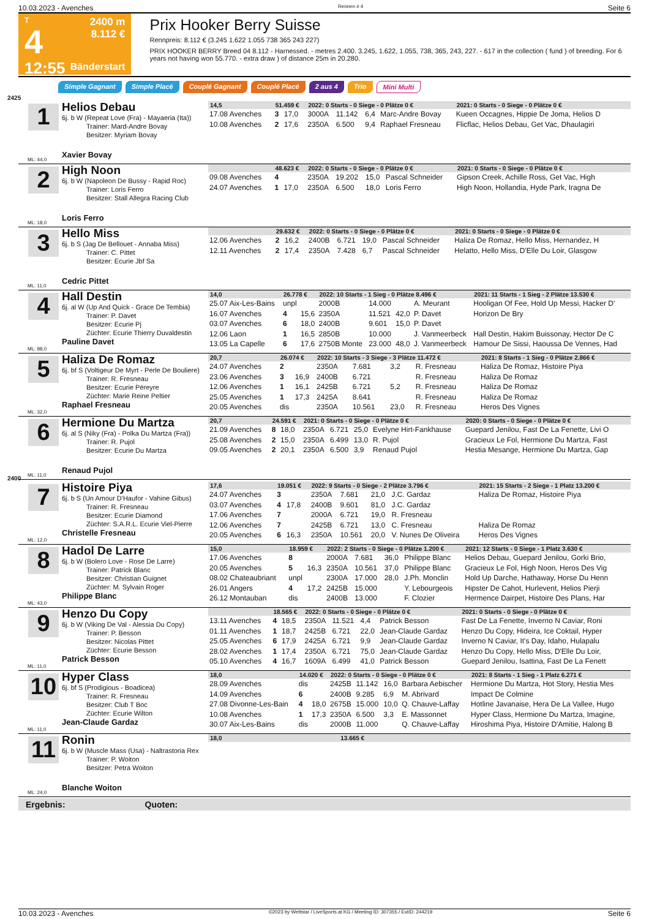10.03.2023 - Avenches Rennen # 4 Seite 6
T
4
12:55
2400 m
8.112 €
Bänderstart
Prix Hooker Berry Suisse
Rennpreis: 8.112 € (3.245 1.622 1.055 738 365 243 227)
PRIX HOOKER BERRY Breed 04 8.112 - Harnessed. - metres 2.400. 3.245, 1.622, 1.055, 738, 365, 243, 227. - 617 in the collection ( fund ) of breeding. For 6 years not having won 55.770. - extra draw ) of distance 25m in 20.280.
Simple Gagnant Simple Placé Couplé Gagnant Couplé Placé 2 aus 4 Trio Mini Multi
2425
1
Helios Debau
6j. b W (Repeat Love (Fra) - Mayaeria (Ita))
Trainer: Mard-Andre Bovay
Besitzer: Myriam Bovay
Xavier Bovay
ML: 44,0
| 14,5 | 51.459 € | | 2022: 0 Starts - 0 Siege - 0 Plätze 0 € | | | | 2021: 0 Starts - 0 Siege - 0 Plätze 0 € |
| --- | --- | --- | --- | --- | --- | --- | --- |
| 17.08 Avenches | 3 | 17,0 | 3000A | 11.142 | 6,4 | Marc-Andre Bovay | Kueen Occagnes, Hippie De Joma, Helios D |
| 10.08 Avenches | 2 | 17,6 | 2350A | 6.500 | 9,4 | Raphael Fresneau | Flicflac, Helios Debau, Get Vac, Dhaulagiri |
2
High Noon
6j. b W (Napoleon De Bussy - Rapid Roc)
Trainer: Loris Ferro
Besitzer: Stall Allegra Racing Club
Loris Ferro
ML: 18,0
| | 48.623 € | | 2022: 0 Starts - 0 Siege - 0 Plätze 0 € | | | | 2021: 0 Starts - 0 Siege - 0 Plätze 0 € |
| --- | --- | --- | --- | --- | --- | --- | --- |
| 09.08 Avenches | 4 | | 2350A | 19.202 | 15,0 | Pascal Schneider | Gipson Creek, Achille Ross, Get Vac, High |
| 24.07 Avenches | 1 | 17,0 | 2350A | 6.500 | 18,0 | Loris Ferro | High Noon, Hollandia, Hyde Park, Iragna De |
3
Hello Miss
6j. b S (Jag De Bellouet - Annaba Miss)
Trainer: C. Pittet
Besitzer: Ecurie Jbf Sa
Cedric Pittet
ML: 11,0
| | 29.632 € | | 2022: 0 Starts - 0 Siege - 0 Plätze 0 € | | | | 2021: 0 Starts - 0 Siege - 0 Plätze 0 € |
| --- | --- | --- | --- | --- | --- | --- | --- |
| 12.06 Avenches | 2 | 16,2 | 2400B | 6.721 | 19,0 | Pascal Schneider | Haliza De Romaz, Hello Miss, Hernandez, H |
| 12.11 Avenches | 2 | 17,4 | 2350A | 7.428 | 6,7 | Pascal Schneider | Helatto, Hello Miss, D'Elle Du Loir, Glasgow |
4
Hall Destin
6j. al W (Up And Quick - Grace De Tembia)
Trainer: P. Davet
Besitzer: Ecurie Pj
Züchter: Ecurie Thierry Duvaldestin
Pauline Davet
ML: 88,0
| 14,0 | 26.778 € | | 2022: 10 Starts - 1 Sieg - 0 Plätze 8.496 € | | | | 2021: 11 Starts - 1 Sieg - 2 Plätze 13.530 € |
| --- | --- | --- | --- | --- | --- | --- | --- |
| 25.07 Aix-Les-Bains | unpl | | 2000B | 14.000 | | A. Meurant | Hooligan Of Fee, Hold Up Messi, Hacker D' |
| 16.07 Avenches | 4 | 15,6 | 2350A | 11.521 | 42,0 | P. Davet | Horizon De Bry |
| 03.07 Avenches | 6 | 18,0 | 2400B | 9.601 | 15,0 | P. Davet | |
| 12.06 Laon | 1 | 16,5 | 2850B | 10.000 | | J. Vanmeerbeck | Hall Destin, Hakim Buissonay, Hector De C |
| 13.05 La Capelle | 6 | 17,6 | 2750B Monte | 23.000 | 48,0 | J. Vanmeerbeck | Hamour De Sissi, Haoussa De Vennes, Had |
5
Haliza De Romaz
6j. bf S (Voltigeur De Myrt - Perle De Bouliere)
Trainer: R. Fresneau
Besitzer: Ecurie Péreyre
Züchter: Marie Reine Peltier
Raphael Fresneau
ML: 32,0
| 20,7 | 26.074 € | | 2022: 10 Starts - 3 Siege - 3 Plätze 11.472 € | | | | 2021: 8 Starts - 1 Sieg - 0 Plätze 2.866 € |
| --- | --- | --- | --- | --- | --- | --- | --- |
| 24.07 Avenches | 2 | | 2350A | 7.681 | 3,2 | R. Fresneau | Haliza De Romaz, Histoire Piya |
| 23.06 Avenches | 3 | 16,9 | 2400B | 6.721 | | R. Fresneau | Haliza De Romaz |
| 12.06 Avenches | 1 | 16,1 | 2425B | 6.721 | 5,2 | R. Fresneau | Haliza De Romaz |
| 25.05 Avenches | 1 | 17,3 | 2425A | 8.641 | | R. Fresneau | Haliza De Romaz |
| 20.05 Avenches | dis | | 2350A | 10.561 | 23,0 | R. Fresneau | Heros Des Vignes |
6
Hermione Du Martza
6j. al S (Niky (Fra) - Polka Du Martza (Fra))
Trainer: R. Pujol
Besitzer: Ecurie Du Martza
Renaud Pujol
ML: 11,0
| 20,7 | 24.591 € | | 2021: 0 Starts - 0 Siege - 0 Plätze 0 € | | | | 2020: 0 Starts - 0 Siege - 0 Plätze 0 € |
| --- | --- | --- | --- | --- | --- | --- | --- |
| 21.09 Avenches | 8 | 18,0 | 2350A | 6.721 | 25,0 | Evelyne Hirt-Fankhause | Guepard Jenilou, Fast De La Fenette, Livi O |
| 25.08 Avenches | 2 | 15,0 | 2350A | 6.499 | 13,0 | R. Pujol | Gracieux Le Fol, Hermione Du Martza, Fast |
| 09.05 Avenches | 2 | 20,1 | 2350A | 6.500 | 3,9 | Renaud Pujol | Hestia Mesange, Hermione Du Martza, Gap |
2400
7
Histoire Piya
6j. b S (Un Amour D'Haufor - Vahine Gibus)
Trainer: R. Fresneau
Besitzer: Ecurie Diamond
Züchter: S.A.R.L. Ecurie Viel-Pierre
Christelle Fresneau
ML: 12,0
| 17,6 | 19.051 € | | 2022: 9 Starts - 0 Siege - 2 Plätze 3.796 € | | | | 2021: 15 Starts - 2 Siege - 1 Platz 13.200 € |
| --- | --- | --- | --- | --- | --- | --- | --- |
| 24.07 Avenches | 3 | | 2350A | 7.681 | 21,0 | J.C. Gardaz | Haliza De Romaz, Histoire Piya |
| 03.07 Avenches | 4 | 17,8 | 2400B | 9.601 | 81,0 | J.C. Gardaz | |
| 17.06 Avenches | 7 | | 2000A | 6.721 | 19,0 | R. Fresneau | |
| 12.06 Avenches | 7 | | 2425B | 6.721 | 13,0 | C. Fresneau | Haliza De Romaz |
| 20.05 Avenches | 6 | 16,3 | 2350A | 10.561 | 20,0 | V. Nunes De Oliveira | Heros Des Vignes |
8
Hadol De Larre
6j. b W (Bolero Love - Rose De Larre)
Trainer: Patrick Blanc
Besitzer: Christian Guignet
Züchter: M. Sylvain Roger
Philippe Blanc
ML: 43,0
| 15,0 | 18.959 € | | 2022: 2 Starts - 0 Siege - 0 Plätze 1.200 € | | | | 2021: 12 Starts - 0 Siege - 1 Platz 3.630 € |
| --- | --- | --- | --- | --- | --- | --- | --- |
| 17.06 Avenches | 8 | | 2000A | 7.681 | 36,0 | Philippe Blanc | Helios Debau, Guepard Jenilou, Gorki Brio, |
| 20.05 Avenches | 5 | 16,3 | 2350A | 10.561 | 37,0 | Philippe Blanc | Gracieux Le Fol, High Noon, Heros Des Vig |
| 08.02 Chateaubriant | unpl | | 2300A | 17.000 | 28,0 | J.Ph. Monclin | Hold Up Darche, Hathaway, Horse Du Henn |
| 26.01 Angers | 4 | 17,2 | 2425B | 15.000 | | Y. Lebourgeois | Hipster De Cahot, Hurlevent, Helios Pierji |
| 26.12 Montauban | dis | | 2400B | 13.000 | | F. Clozier | Hermence Dairpet, Histoire Des Plans, Har |
9
Henzo Du Copy
6j. b W (Viking De Val - Alessia Du Copy)
Trainer: P. Besson
Besitzer: Nicolas Pittet
Züchter: Ecurie Besson
Patrick Besson
ML: 11,0
| | 18.565 € | | 2022: 0 Starts - 0 Siege - 0 Plätze 0 € | | | | 2021: 0 Starts - 0 Siege - 0 Plätze 0 € |
| --- | --- | --- | --- | --- | --- | --- | --- |
| 13.11 Avenches | 4 | 18,5 | 2350A | 11.521 | 4,4 | Patrick Besson | Fast De La Fenette, Inverno N Caviar, Roni |
| 01.11 Avenches | 1 | 18,7 | 2425B | 6.721 | 22,0 | Jean-Claude Gardaz | Henzo Du Copy, Hideira, Ice Coktail, Hyper |
| 25.05 Avenches | 6 | 17,9 | 2425A | 6.721 | 9,9 | Jean-Claude Gardaz | Inverno N Caviar, It's Day, Idaho, Hulapalu |
| 28.02 Avenches | 1 | 17,4 | 2350A | 6.721 | 75,0 | Jean-Claude Gardaz | Henzo Du Copy, Hello Miss, D'Elle Du Loir, |
| 05.10 Avenches | 4 | 16,7 | 1609A | 6.499 | 41,0 | Patrick Besson | Guepard Jenilou, Isattina, Fast De La Fenett |
10
Hyper Class
6j. bf S (Prodigious - Boadicea)
Trainer: R. Fresneau
Besitzer: Club T Boc
Züchter: Ecurie Wilton
Jean-Claude Gardaz
ML: 11,0
| 18,0 | 14.020 € | | 2022: 0 Starts - 0 Siege - 0 Plätze 0 € | | | | 2021: 8 Starts - 1 Sieg - 1 Platz 6.271 € |
| --- | --- | --- | --- | --- | --- | --- | --- |
| 28.09 Avenches | dis | | 2425B | 11.142 | 16,0 | Barbara Aebischer | Hermione Du Martza, Hot Story, Hestia Mes |
| 14.09 Avenches | 6 | | 2400B | 9.285 | 6,9 | M. Abrivard | Impact De Colmine |
| 27.08 Divonne-Les-Bain | 4 | 18,0 | 2675B | 15.000 | 10,0 | Q. Chauve-Laffay | Hotline Javanaise, Hera De La Vallee, Hugo |
| 10.08 Avenches | 1 | 17,3 | 2350A | 6.500 | 3,3 | E. Massonnet | Hyper Class, Hermione Du Martza, Imagine, |
| 30.07 Aix-Les-Bains | dis | | 2000B | 11.000 | | Q. Chauve-Laffay | Hiroshima Piya, Histoire D'Amitie, Halong B |
11
Ronin
6j. b W (Muscle Mass (Usa) - Naltrastoria Rex
Trainer: P. Woiton
Besitzer: Petra Woiton
Blanche Woiton
ML: 24,0
| 18,0 | 13.665 € | | |
| --- | --- | --- | --- |
Ergebnis: Quoten:
10.03.2023 - Avenches ©2023 by Wettstar / LiveSports.at KG / Meeting ID: 307355 / ExtID: 244219 Seite 6